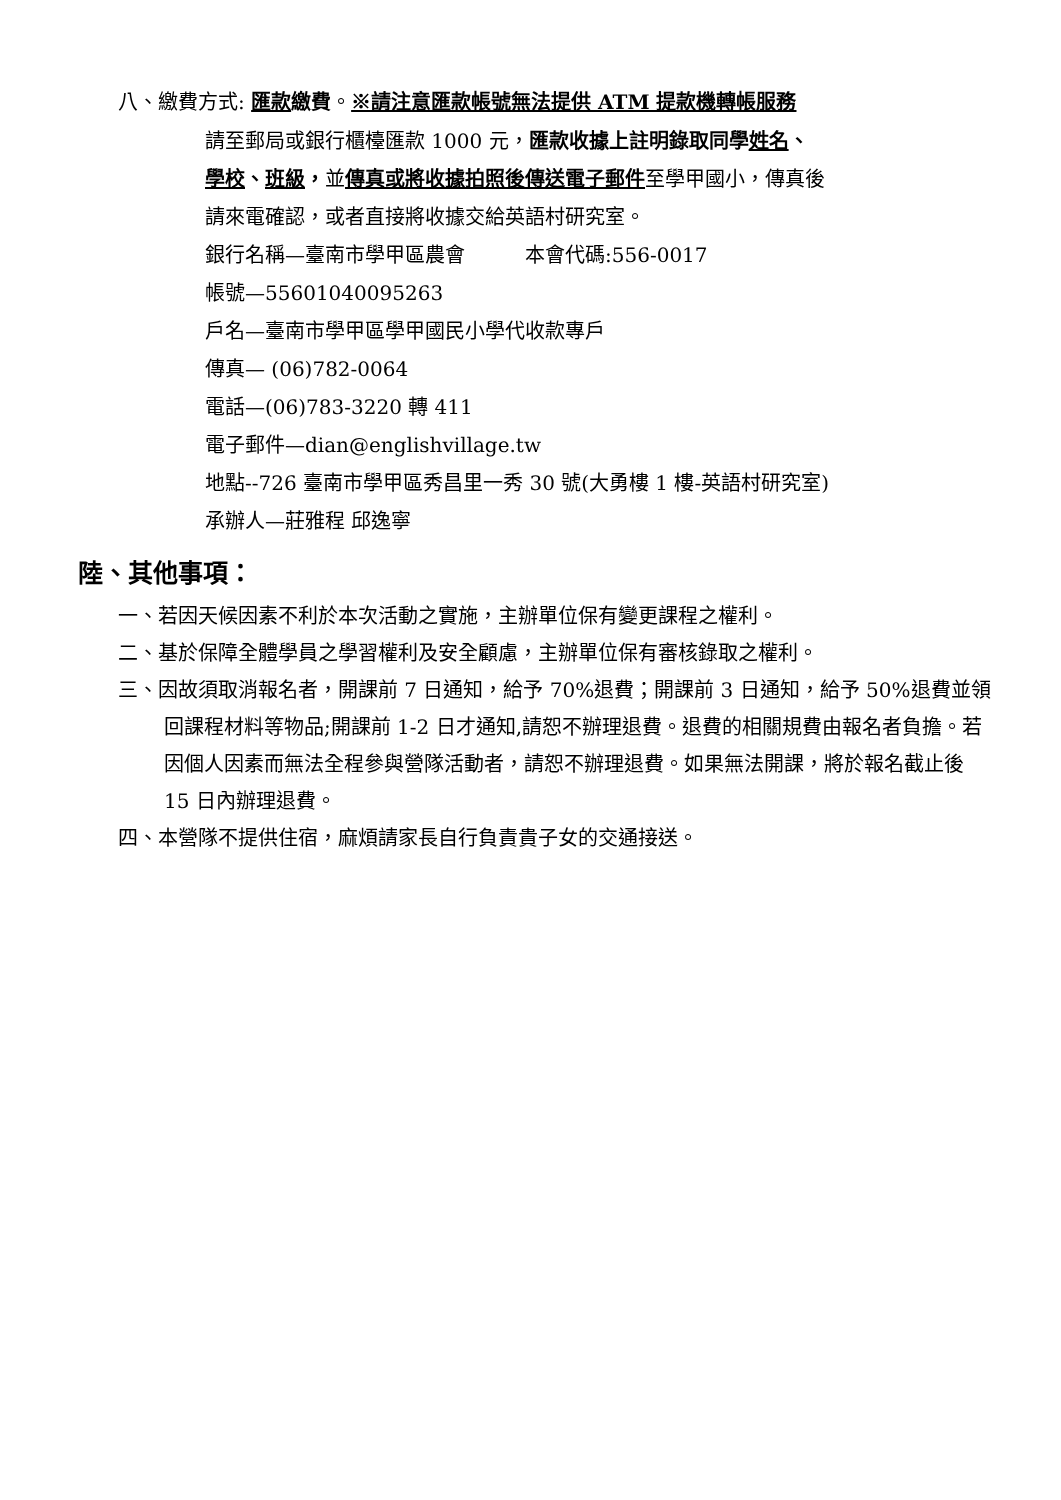八、繳費方式: 匯款繳費。※請注意匯款帳號無法提供 ATM 提款機轉帳服務
請至郵局或銀行櫃檯匯款 1000 元，匯款收據上註明錄取同學姓名、
學校、班級，並傳真或將收據拍照後傳送電子郵件至學甲國小，傳真後
請來電確認，或者直接將收據交給英語村研究室。
銀行名稱—臺南市學甲區農會　　　本會代碼:556-0017
帳號—55601040095263
戶名—臺南市學甲區學甲國民小學代收款專戶
傳真— (06)782-0064
電話—(06)783-3220 轉 411
電子郵件—dian@englishvillage.tw
地點--726 臺南市學甲區秀昌里一秀 30 號(大勇樓 1 樓-英語村研究室)
承辦人—莊雅程 邱逸寧
陸、其他事項：
一、若因天候因素不利於本次活動之實施，主辦單位保有變更課程之權利。
二、基於保障全體學員之學習權利及安全顧慮，主辦單位保有審核錄取之權利。
三、因故須取消報名者，開課前 7 日通知，給予 70%退費；開課前 3 日通知，給予 50%退費並領回課程材料等物品;開課前 1-2 日才通知,請恕不辦理退費。退費的相關規費由報名者負擔。若因個人因素而無法全程參與營隊活動者，請恕不辦理退費。如果無法開課，將於報名截止後 15 日內辦理退費。
四、本營隊不提供住宿，麻煩請家長自行負責貴子女的交通接送。